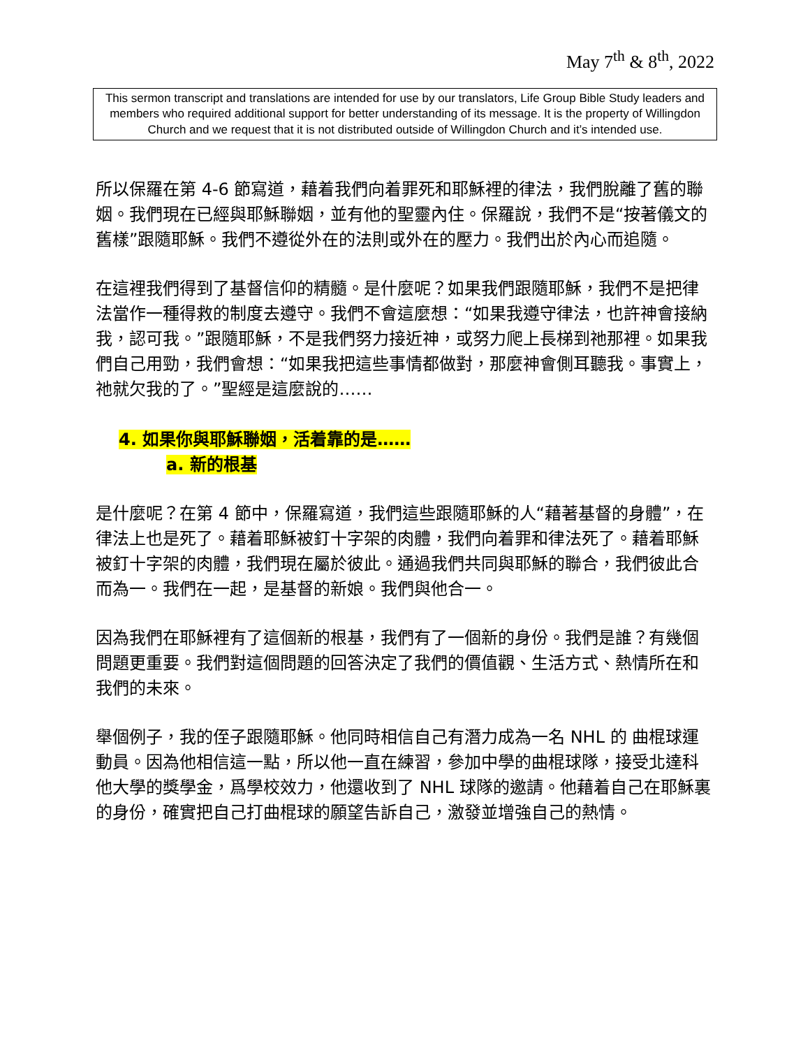May 7<sup>th</sup> & 8<sup>th</sup>, 2022
This sermon transcript and translations are intended for use by our translators, Life Group Bible Study leaders and members who required additional support for better understanding of its message. It is the property of Willingdon Church and we request that it is not distributed outside of Willingdon Church and it’s intended use.
所以保羅在第 4-6 節寫道，藉着我們向着罪死和耶穌裡的律法，我們脫離了舊的聯姻。我們現在已經與耶穌聯姻，並有他的聖靈內住。保羅說，我們不是“按著儀文的舊樣”跟隨耶穌。我們不遵從外在的法則或外在的壓力。我們出於內心而追隨。
在這裡我們得到了基督信仰的精髓。是什麼呢？如果我們跟隨耶穌，我們不是把律法當作一種得救的制度去遵守。我們不會這麼想：“如果我遵守律法，也許神會接納我，認可我。”跟隨耶穌，不是我們努力接近神，或努力爬上長梯到祂那裡。如果我們自己用勁，我們會想：“如果我把這些事情都做對，那麼神會側耳聽我。事實上，祂就欠我的了。”聖經是這麼說的……
4. 如果你與耶穌聯姻，活着靠的是……
a. 新的根基
是什麼呢？在第 4 節中，保羅寫道，我們這些跟隨耶穌的人“藉著基督的身體”，在律法上也是死了。藉着耶穌被釘十字架的肉體，我們向着罪和律法死了。藉着耶穌被釘十字架的肉體，我們現在屬於彼此。通過我們共同與耶穌的聯合，我們彼此合而為一。我們在一起，是基督的新娘。我們與他合一。
因為我們在耶穌裡有了這個新的根基，我們有了一個新的身份。我們是誰？有幾個問題更重要。我們對這個問題的回答決定了我們的價值觀、生活方式、熱情所在和我們的未來。
舉個例子，我的侄子跟隨耶穌。他同時相信自己有潛力成為一名 NHL 的 曲棍球運動員。因為他相信這一點，所以他一直在練習，參加中學的曲棍球隊，接受北達科他大學的獎學金，爲學校效力，他還收到了 NHL 球隊的邀請。他藉着自己在耶穌裏的身份，確實把自己打曲棍球的願望告訴自己，激發並增強自己的熱情。